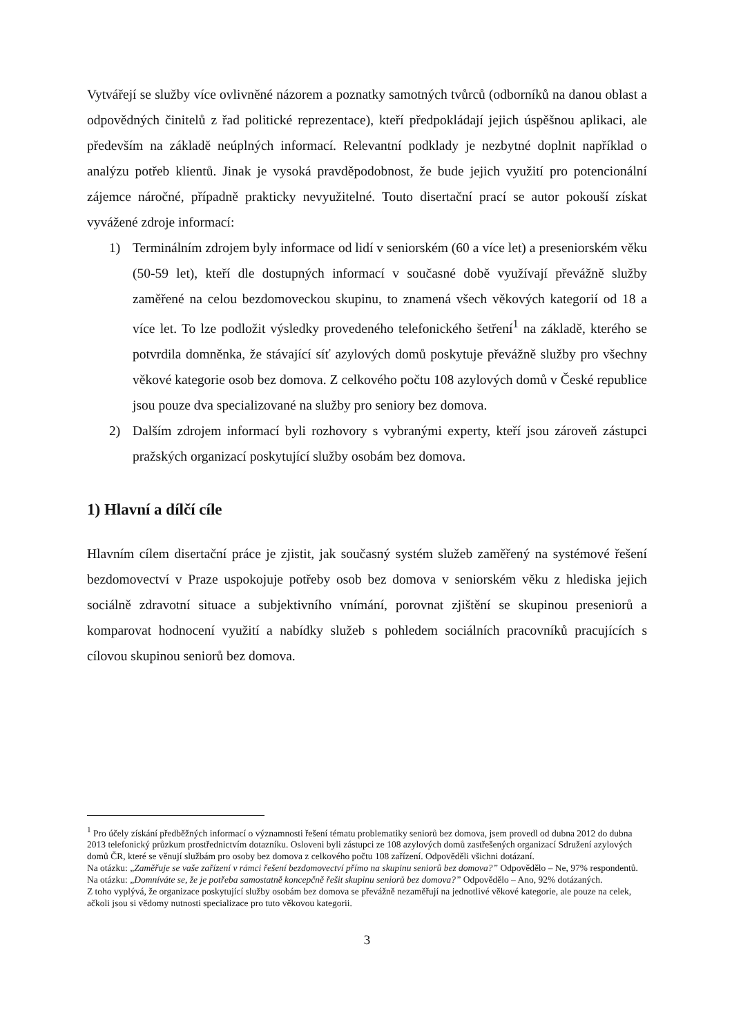Vytvářejí se služby více ovlivněné názorem a poznatky samotných tvůrců (odborníků na danou oblast a odpovědných činitelů z řad politické reprezentace), kteří předpokládají jejich úspěšnou aplikaci, ale především na základě neúplných informací. Relevantní podklady je nezbytné doplnit například o analýzu potřeb klientů. Jinak je vysoká pravděpodobnost, že bude jejich využití pro potencionální zájemce náročné, případně prakticky nevyužitelné. Touto disertační prací se autor pokouší získat vyvážené zdroje informací:
1) Terminálním zdrojem byly informace od lidí v seniorském (60 a více let) a preseniorském věku (50-59 let), kteří dle dostupných informací v současné době využívají převážně služby zaměřené na celou bezdomoveckou skupinu, to znamená všech věkových kategorií od 18 a více let. To lze podložit výsledky provedeného telefonického šetření<sup>1</sup> na základě, kterého se potvrdila domněnka, že stávající síť azylových domů poskytuje převážně služby pro všechny věkové kategorie osob bez domova. Z celkového počtu 108 azylových domů v České republice jsou pouze dva specializované na služby pro seniory bez domova.
2) Dalším zdrojem informací byli rozhovory s vybranými experty, kteří jsou zároveň zástupci pražských organizací poskytující služby osobám bez domova.
1) Hlavní a dílčí cíle
Hlavním cílem disertační práce je zjistit, jak současný systém služeb zaměřený na systémové řešení bezdomovectví v Praze uspokojuje potřeby osob bez domova v seniorském věku z hlediska jejich sociálně zdravotní situace a subjektivního vnímání, porovnat zjištění se skupinou preseniorů a komparovat hodnocení využití a nabídky služeb s pohledem sociálních pracovníků pracujících s cílovou skupinou seniorů bez domova.
<sup>1</sup> Pro účely získání předběžných informací o významnosti řešení tématu problematiky seniorů bez domova, jsem provedl od dubna 2012 do dubna 2013 telefonický průzkum prostřednictvím dotazníku. Osloveni byli zástupci ze 108 azylových domů zastřešených organizací Sdružení azylových domů ČR, které se věnují službám pro osoby bez domova z celkového počtu 108 zařízení. Odpověděli všichni dotázaní.
Na otázku: „Zaměřuje se vaše zařízení v rámci řešení bezdomovectví přímo na skupinu seniorů bez domova?” Odpovědělo – Ne, 97% respondentů.
Na otázku: „Domníváte se, že je potřeba samostatně koncepčně řešit skupinu seniorů bez domova?” Odpovědělo – Ano, 92% dotázaných.
Z toho vyplývá, že organizace poskytující služby osobám bez domova se převážně nezaměřují na jednotlivé věkové kategorie, ale pouze na celek, ačkoli jsou si vědomy nutnosti specializace pro tuto věkovou kategorii.
3